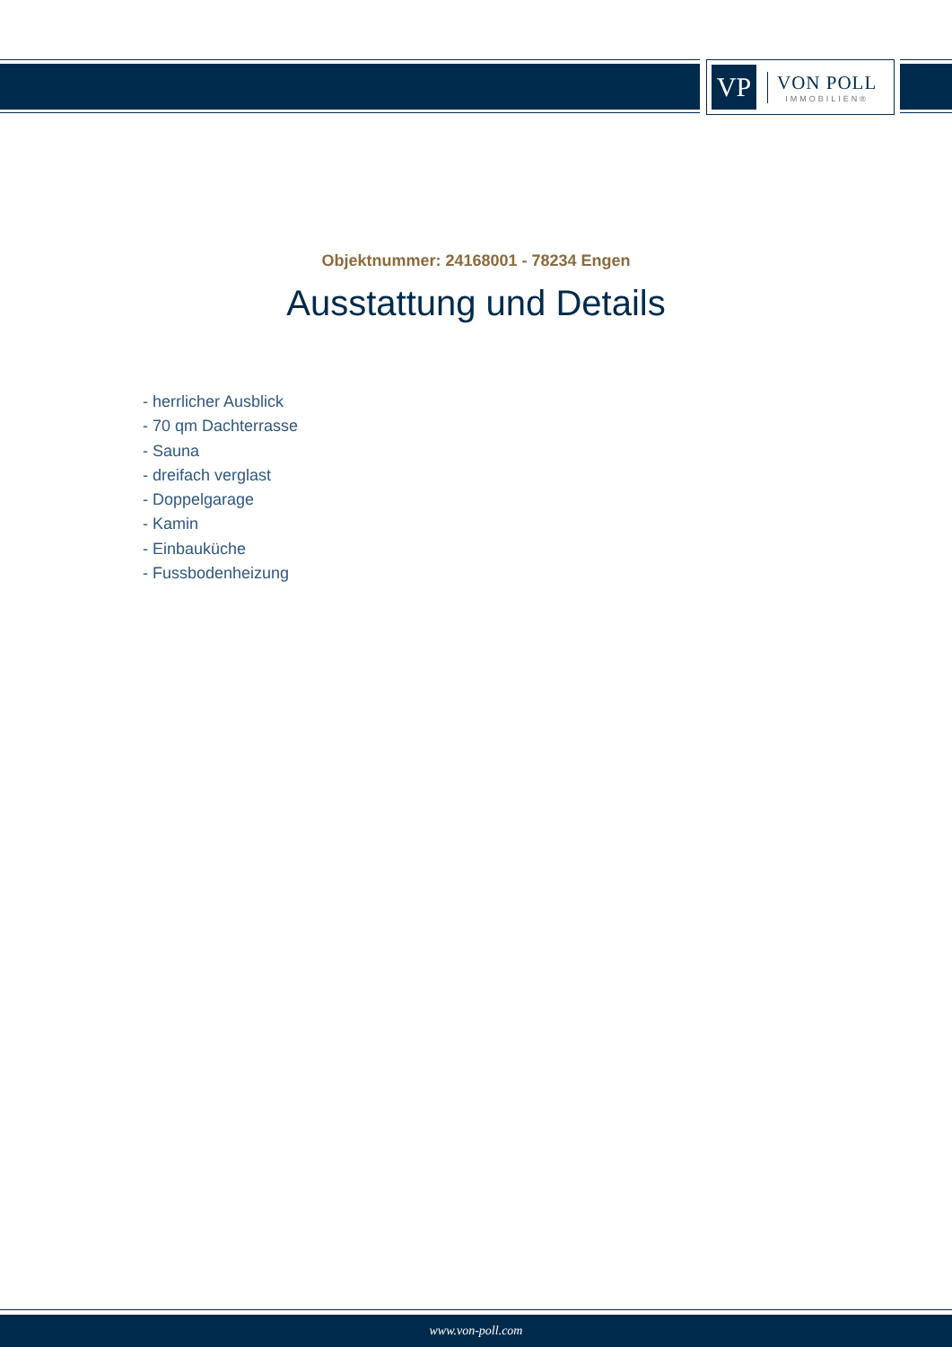VP
VON POLL
IMMOBILIEN®
Objektnummer: 24168001 - 78234 Engen
Ausstattung und Details
- herrlicher Ausblick
- 70 qm Dachterrasse
- Sauna
- dreifach verglast
- Doppelgarage
- Kamin
- Einbauküche
- Fussbodenheizung
www.von-poll.com